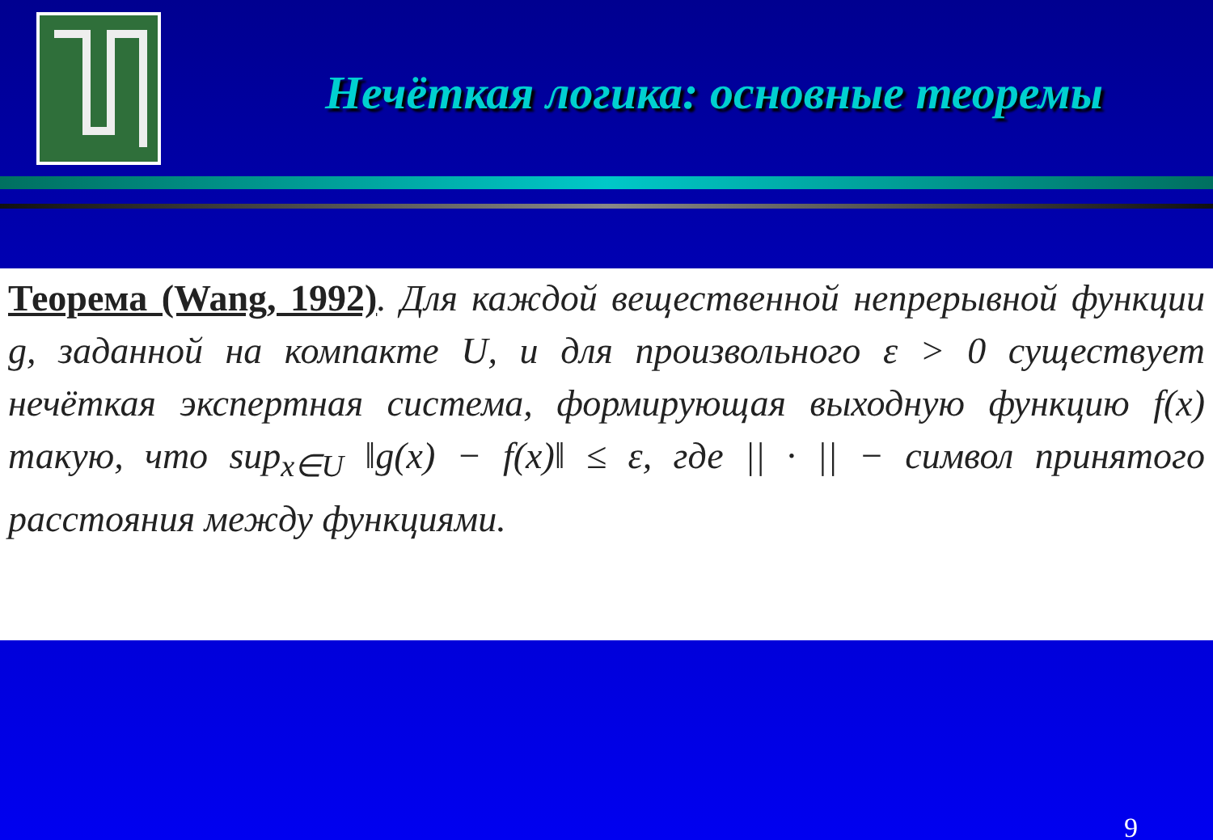Нечёткая логика: основные теоремы
Теорема (Wang, 1992). Для каждой вещественной непрерывной функции g, заданной на компакте U, и для произвольного ε > 0 существует нечёткая экспертная система, формирующая выходную функцию f(x) такую, что sup<sub>x∈U</sub> ‖g(x) − f(x)‖ ≤ ε, где || · || − символ принятого расстояния между функциями.
9